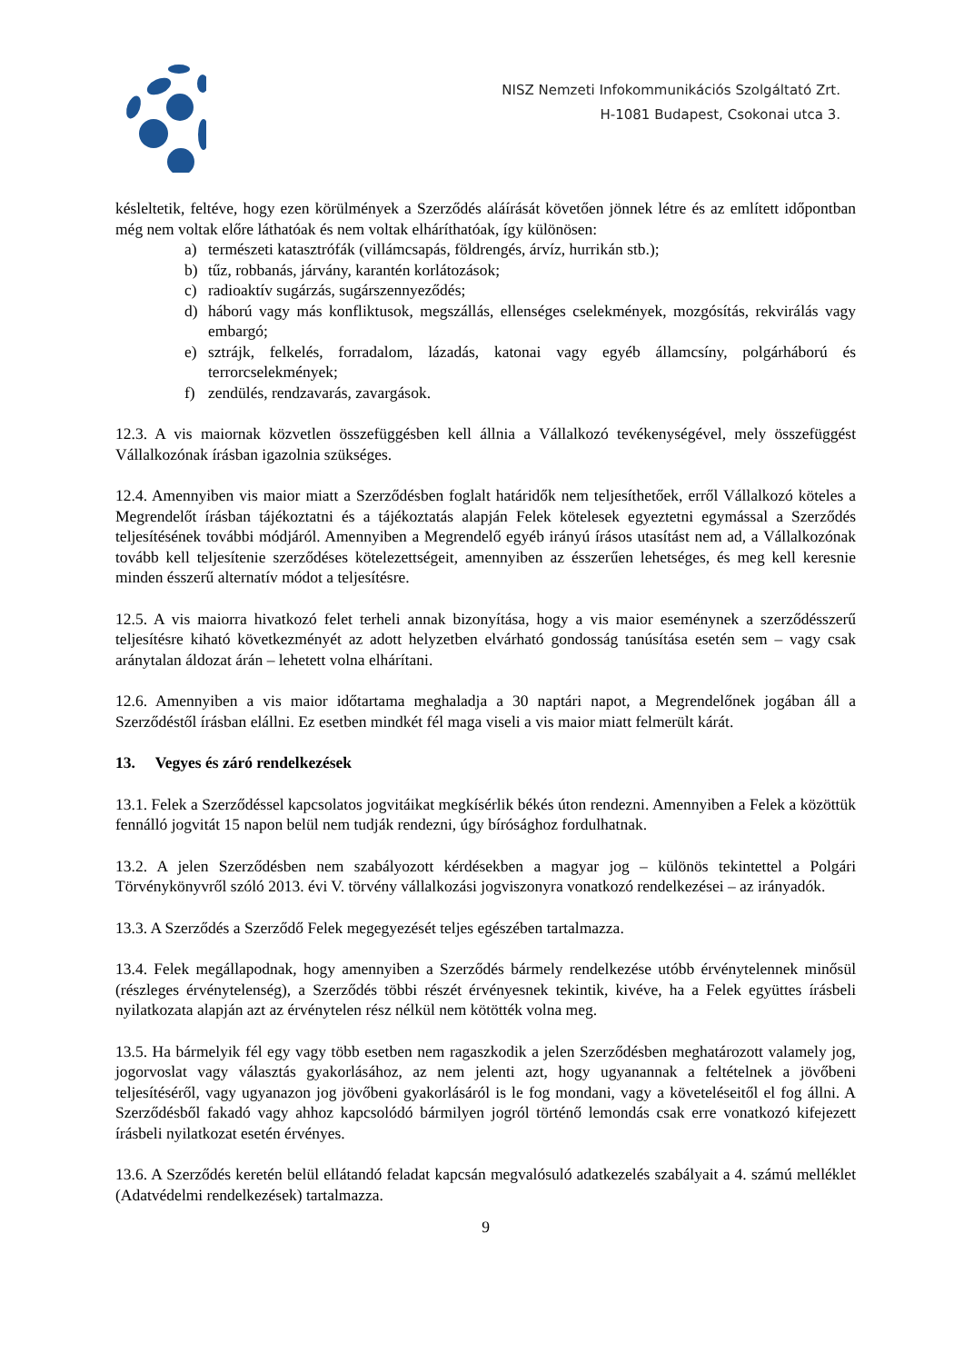NISZ Nemzeti Infokommunikációs Szolgáltató Zrt.
H-1081 Budapest, Csokonai utca 3.
késleltetik, feltéve, hogy ezen körülmények a Szerződés aláírását követően jönnek létre és az említett időpontban még nem voltak előre láthatóak és nem voltak elháríthatóak, így különösen:
a) természeti katasztrófák (villámcsapás, földrengés, árvíz, hurrikán stb.);
b) tűz, robbanás, járvány, karantén korlátozások;
c) radioaktív sugárzás, sugárszennyeződés;
d) háború vagy más konfliktusok, megszállás, ellenséges cselekmények, mozgósítás, rekvirálás vagy embargó;
e) sztrájk, felkelés, forradalom, lázadás, katonai vagy egyéb államcsíny, polgárháború és terrorcselekmények;
f) zendülés, rendzavarás, zavargások.
12.3. A vis maiornak közvetlen összefüggésben kell állnia a Vállalkozó tevékenységével, mely összefüggést Vállalkozónak írásban igazolnia szükséges.
12.4. Amennyiben vis maior miatt a Szerződésben foglalt határidők nem teljesíthetőek, erről Vállalkozó köteles a Megrendelőt írásban tájékoztatni és a tájékoztatás alapján Felek kötelesek egyeztetni egymással a Szerződés teljesítésének további módjáról. Amennyiben a Megrendelő egyéb irányú írásos utasítást nem ad, a Vállalkozónak tovább kell teljesítenie szerződéses kötelezettségeit, amennyiben az ésszerűen lehetséges, és meg kell keresnie minden ésszerű alternatív módot a teljesítésre.
12.5. A vis maiorra hivatkozó felet terheli annak bizonyítása, hogy a vis maior eseménynek a szerződésszerű teljesítésre kiható következményét az adott helyzetben elvárható gondosság tanúsítása esetén sem – vagy csak aránytalan áldozat árán – lehetett volna elhárítani.
12.6. Amennyiben a vis maior időtartama meghaladja a 30 naptári napot, a Megrendelőnek jogában áll a Szerződéstől írásban elállni. Ez esetben mindkét fél maga viseli a vis maior miatt felmerült kárát.
13. Vegyes és záró rendelkezések
13.1. Felek a Szerződéssel kapcsolatos jogvitáikat megkísérlik békés úton rendezni. Amennyiben a Felek a közöttük fennálló jogvitát 15 napon belül nem tudják rendezni, úgy bírósághoz fordulhatnak.
13.2. A jelen Szerződésben nem szabályozott kérdésekben a magyar jog – különös tekintettel a Polgári Törvénykönyvről szóló 2013. évi V. törvény vállalkozási jogviszonyra vonatkozó rendelkezései – az irányadók.
13.3. A Szerződés a Szerződő Felek megegyezését teljes egészében tartalmazza.
13.4. Felek megállapodnak, hogy amennyiben a Szerződés bármely rendelkezése utóbb érvénytelennek minősül (részleges érvénytelenség), a Szerződés többi részét érvényesnek tekintik, kivéve, ha a Felek együttes írásbeli nyilatkozata alapján azt az érvénytelen rész nélkül nem kötötték volna meg.
13.5. Ha bármelyik fél egy vagy több esetben nem ragaszkodik a jelen Szerződésben meghatározott valamely jog, jogorvoslat vagy választás gyakorlásához, az nem jelenti azt, hogy ugyanannak a feltételnek a jövőbeni teljesítéséről, vagy ugyanazon jog jövőbeni gyakorlásáról is le fog mondani, vagy a követeléseitől el fog állni. A Szerződésből fakadó vagy ahhoz kapcsolódó bármilyen jogról történő lemondás csak erre vonatkozó kifejezett írásbeli nyilatkozat esetén érvényes.
13.6. A Szerződés keretén belül ellátandó feladat kapcsán megvalósuló adatkezelés szabályait a 4. számú melléklet (Adatvédelmi rendelkezések) tartalmazza.
9